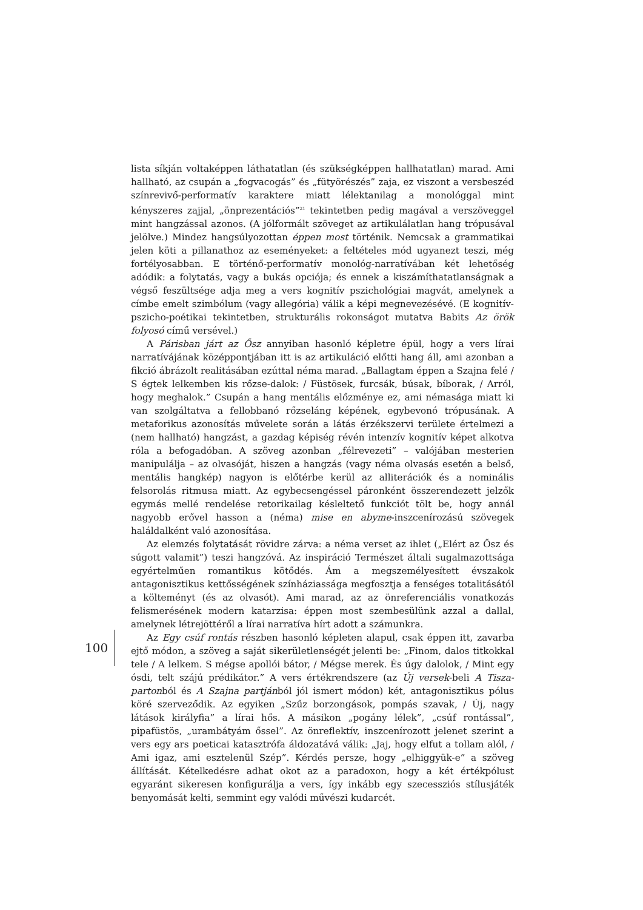lista síkján voltaképpen láthatatlan (és szükségképpen hallhatatlan) marad. Ami hallható, az csupán a „fogvacogás” és „fütyörészés” zaja, ez viszont a versbeszéd színrevivő-performatív karaktere miatt lélektanilag a monológgal mint kényszeres zajjal, „önprezentációs”<sup>21</sup> tekintetben pedig magával a verszöveggel mint hangzással azonos. (A jólformált szöveget az artikulálatlan hang trópusával jelölve.) Mindez hangsúlyozottan éppen most történik. Nemcsak a grammatikai jelen köti a pillanathoz az eseményeket: a feltételes mód ugyanezt teszi, még fortélyosabban. E történő-performatív monológ-narratívában két lehetőség adódik: a folytatás, vagy a bukás opciója; és ennek a kiszámíthatatlanságnak a végső feszültsége adja meg a vers kognitív pszichológiai magvát, amelynek a címbe emelt szimbólum (vagy allegória) válik a képi megnevezésévé. (E kognitív-pszicho-poétikai tekintetben, strukturális rokonságot mutatva Babits Az örök folyosó című versével.)
A Párisban járt az Ősz annyiban hasonló képletre épül, hogy a vers lírai narratívájának középpontjában itt is az artikuláció előtti hang áll, ami azonban a fikció ábrázolt realitásában ezúttal néma marad. „Ballagtam éppen a Szajna felé / S égtek lelkemben kis rőzse-dalok: / Füstösek, furcsák, búsak, bíborak, / Arról, hogy meghalok.” Csupán a hang mentális előzménye ez, ami némasága miatt ki van szolgáltatva a fellobbanó rőzseláng képének, egybevonó trópusának. A metaforikus azonosítás művelete során a látás érzékszervi területe értelmezi a (nem hallható) hangzást, a gazdag képiség révén intenzív kognitív képet alkotva róla a befogadóban. A szöveg azonban „félrevezeti” – valójában mesterien manipulálja – az olvasóját, hiszen a hangzás (vagy néma olvasás esetén a belső, mentális hangkép) nagyon is előtérbe kerül az alliterációk és a nominális felsorolás ritmusa miatt. Az egybecsengéssel páronként összerendezett jelzők egymás mellé rendelése retorikailag késleltető funkciót tölt be, hogy annál nagyobb erővel hasson a (néma) mise en abyme-inszcenírozású szövegek haláldalként való azonosítása.
Az elemzés folytatását rövidre zárva: a néma verset az ihlet („Elért az Ősz és súgott valamit”) teszi hangzóvá. Az inspiráció Természet általi sugalmazottsága egyértelműen romantikus kötődés. Ám a megszemélyesített évszakok antagonisztikus kettősségének színháziassága megfosztja a fenséges totalitásától a költeményt (és az olvasót). Ami marad, az az önreferenciális vonatkozás felismerésének modern katarzisa: éppen most szembesülünk azzal a dallal, amelynek létrejöttéről a lírai narratíva hírt adott a számunkra.
Az Egy csúf rontás részben hasonló képleten alapul, csak éppen itt, zavarba ejtő módon, a szöveg a saját sikerületlenségét jelenti be: „Finom, dalos titkokkal tele / A lelkem. S mégse apollói bátor, / Mégse merek. És úgy dalolok, / Mint egy ósdi, telt szájú prédikátor.” A vers értékrendszere (az Új versek-beli A Tisza-partonból és A Szajna partjánból jól ismert módon) két, antagonisztikus pólus köré szerveződik. Az egyiken „Szűz borzongások, pompás szavak, / Új, nagy látások királyfia” a lírai hős. A másikon „pogány lélek”, „csúf rontással”, pipafüstös, „urambátyám őssel”. Az önreflektív, inszcenírozott jelenet szerint a vers egy ars poeticai katasztrófa áldozatává válik: „Jaj, hogy elfut a tollam alól, / Ami igaz, ami esztelenül Szép”. Kérdés persze, hogy „elhiggyük-e” a szöveg állítását. Kételkedésre adhat okot az a paradoxon, hogy a két értékpólust egyaránt sikeresen konfigurálja a vers, így inkább egy szecessziós stílusjáték benyomását kelti, semmint egy valódi művészi kudarcét.
100